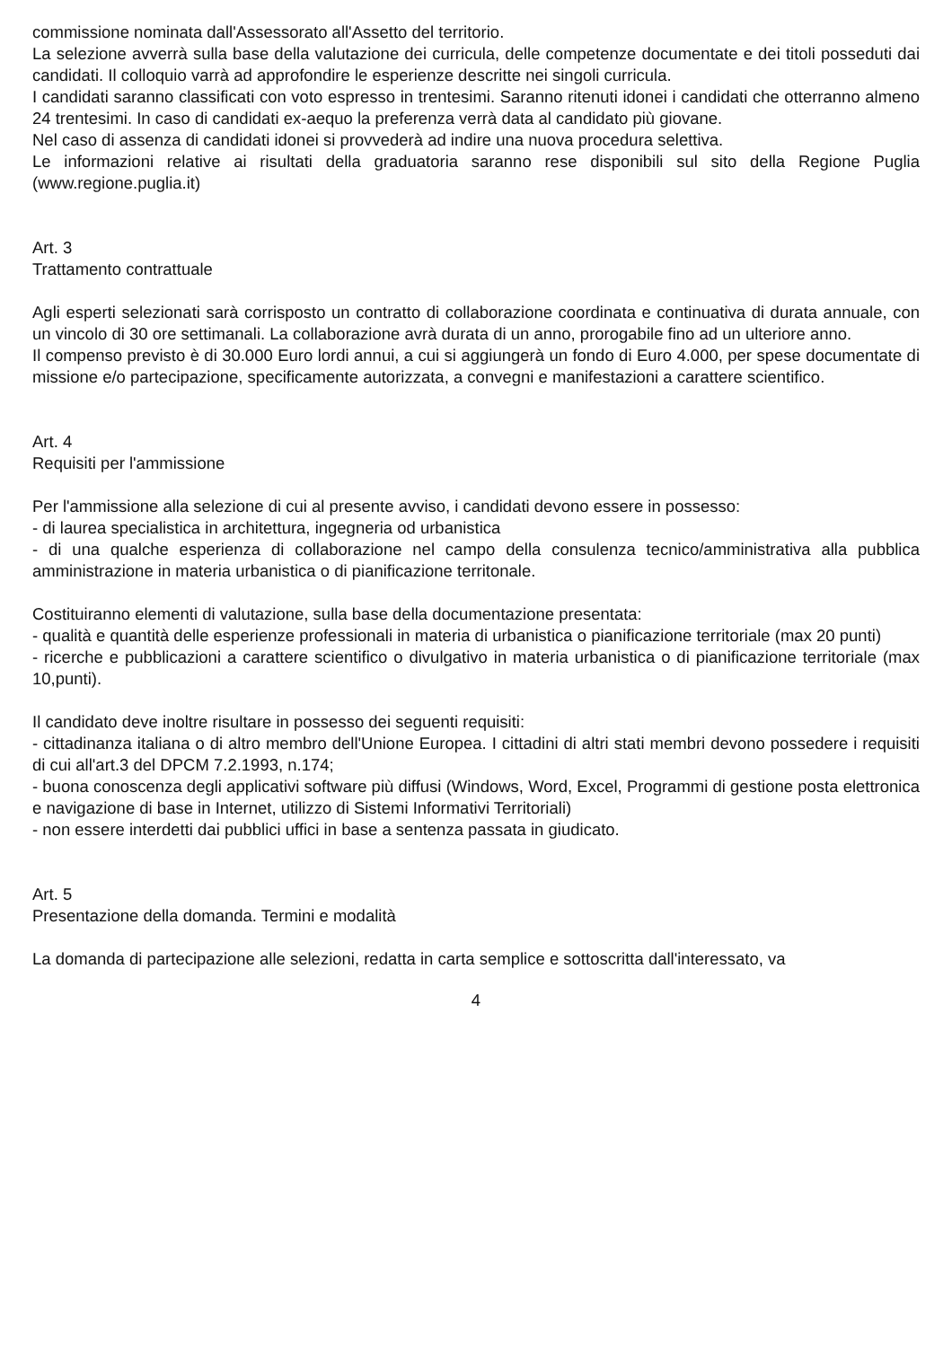commissione nominata dall'Assessorato all'Assetto del territorio.
La selezione avverrà sulla base della valutazione dei curricula, delle competenze documentate e dei titoli posseduti dai candidati. Il colloquio varrà ad approfondire le esperienze descritte nei singoli curricula.
I candidati saranno classificati con voto espresso in trentesimi. Saranno ritenuti idonei i candidati che otterranno almeno 24 trentesimi. In caso di candidati ex-aequo la preferenza verrà data al candidato più giovane.
Nel caso di assenza di candidati idonei si provvederà ad indire una nuova procedura selettiva.
Le informazioni relative ai risultati della graduatoria saranno rese disponibili sul sito della Regione Puglia (www.regione.puglia.it)
Art. 3
Trattamento contrattuale
Agli esperti selezionati sarà corrisposto un contratto di collaborazione coordinata e continuativa di durata annuale, con un vincolo di 30 ore settimanali. La collaborazione avrà durata di un anno, prorogabile fino ad un ulteriore anno.
Il compenso previsto è di 30.000 Euro lordi annui, a cui si aggiungerà un fondo di Euro 4.000, per spese documentate di missione e/o partecipazione, specificamente autorizzata, a convegni e manifestazioni a carattere scientifico.
Art. 4
Requisiti per l'ammissione
Per l'ammissione alla selezione di cui al presente avviso, i candidati devono essere in possesso:
- di laurea specialistica in architettura, ingegneria od urbanistica
- di una qualche esperienza di collaborazione nel campo della consulenza tecnico/amministrativa alla pubblica amministrazione in materia urbanistica o di pianificazione territonale.
Costituiranno elementi di valutazione, sulla base della documentazione presentata:
- qualità e quantità delle esperienze professionali in materia di urbanistica o pianificazione territoriale (max 20 punti)
- ricerche e pubblicazioni a carattere scientifico o divulgativo in materia urbanistica o di pianificazione territoriale (max 10,punti).
Il candidato deve inoltre risultare in possesso dei seguenti requisiti:
- cittadinanza italiana o di altro membro dell'Unione Europea. I cittadini di altri stati membri devono possedere i requisiti di cui all'art.3 del DPCM 7.2.1993, n.174;
- buona conoscenza degli applicativi software più diffusi (Windows, Word, Excel, Programmi di gestione posta elettronica e navigazione di base in Internet, utilizzo di Sistemi Informativi Territoriali)
- non essere interdetti dai pubblici uffici in base a sentenza passata in giudicato.
Art. 5
Presentazione della domanda. Termini e modalità
La domanda di partecipazione alle selezioni, redatta in carta semplice e sottoscritta dall'interessato, va
4